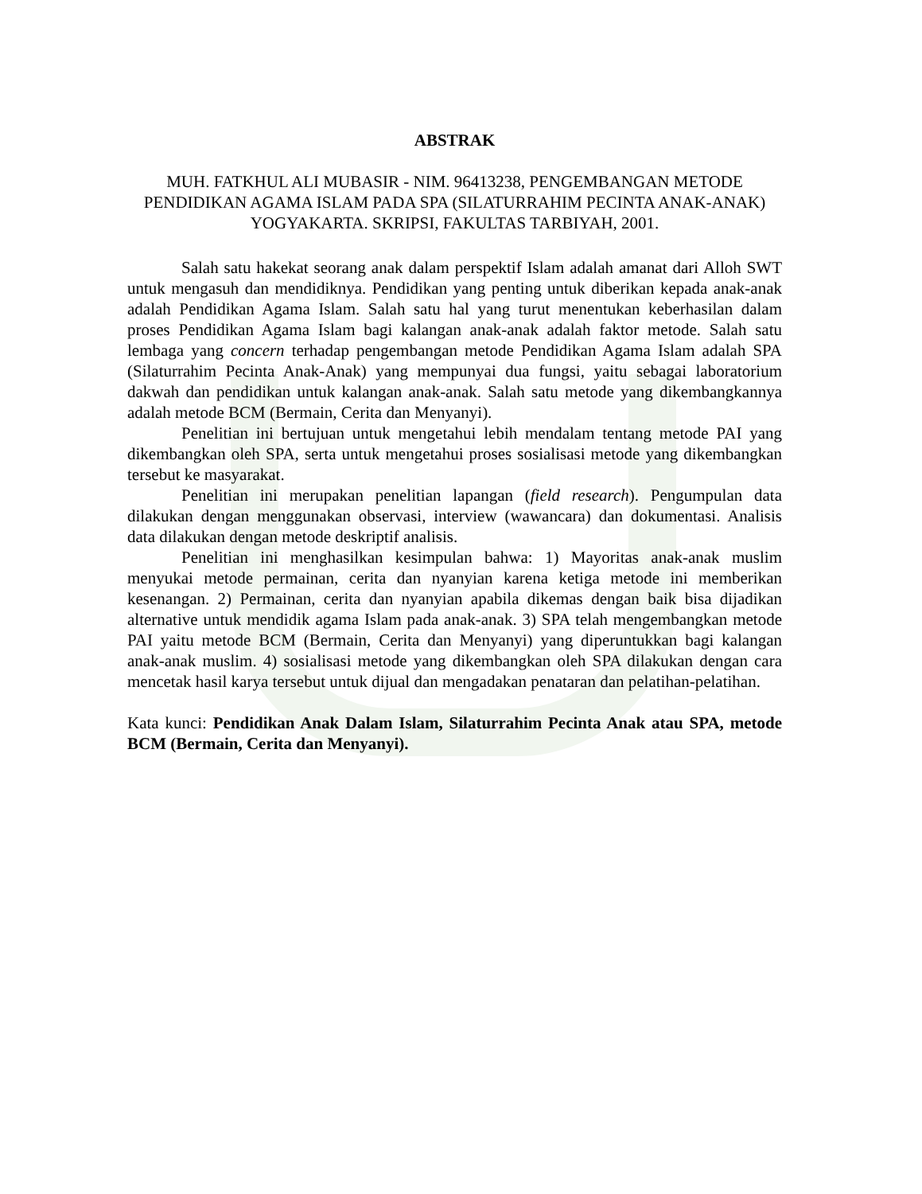ABSTRAK
MUH. FATKHUL ALI MUBASIR - NIM. 96413238, PENGEMBANGAN METODE PENDIDIKAN AGAMA ISLAM PADA SPA (SILATURRAHIM PECINTA ANAK-ANAK) YOGYAKARTA. SKRIPSI, FAKULTAS TARBIYAH, 2001.
Salah satu hakekat seorang anak dalam perspektif Islam adalah amanat dari Alloh SWT untuk mengasuh dan mendidiknya. Pendidikan yang penting untuk diberikan kepada anak-anak adalah Pendidikan Agama Islam. Salah satu hal yang turut menentukan keberhasilan dalam proses Pendidikan Agama Islam bagi kalangan anak-anak adalah faktor metode. Salah satu lembaga yang concern terhadap pengembangan metode Pendidikan Agama Islam adalah SPA (Silaturrahim Pecinta Anak-Anak) yang mempunyai dua fungsi, yaitu sebagai laboratorium dakwah dan pendidikan untuk kalangan anak-anak. Salah satu metode yang dikembangkannya adalah metode BCM (Bermain, Cerita dan Menyanyi).
Penelitian ini bertujuan untuk mengetahui lebih mendalam tentang metode PAI yang dikembangkan oleh SPA, serta untuk mengetahui proses sosialisasi metode yang dikembangkan tersebut ke masyarakat.
Penelitian ini merupakan penelitian lapangan (field research). Pengumpulan data dilakukan dengan menggunakan observasi, interview (wawancara) dan dokumentasi. Analisis data dilakukan dengan metode deskriptif analisis.
Penelitian ini menghasilkan kesimpulan bahwa: 1) Mayoritas anak-anak muslim menyukai metode permainan, cerita dan nyanyian karena ketiga metode ini memberikan kesenangan. 2) Permainan, cerita dan nyanyian apabila dikemas dengan baik bisa dijadikan alternative untuk mendidik agama Islam pada anak-anak. 3) SPA telah mengembangkan metode PAI yaitu metode BCM (Bermain, Cerita dan Menyanyi) yang diperuntukkan bagi kalangan anak-anak muslim. 4) sosialisasi metode yang dikembangkan oleh SPA dilakukan dengan cara mencetak hasil karya tersebut untuk dijual dan mengadakan penataran dan pelatihan-pelatihan.
Kata kunci: Pendidikan Anak Dalam Islam, Silaturrahim Pecinta Anak atau SPA, metode BCM (Bermain, Cerita dan Menyanyi).